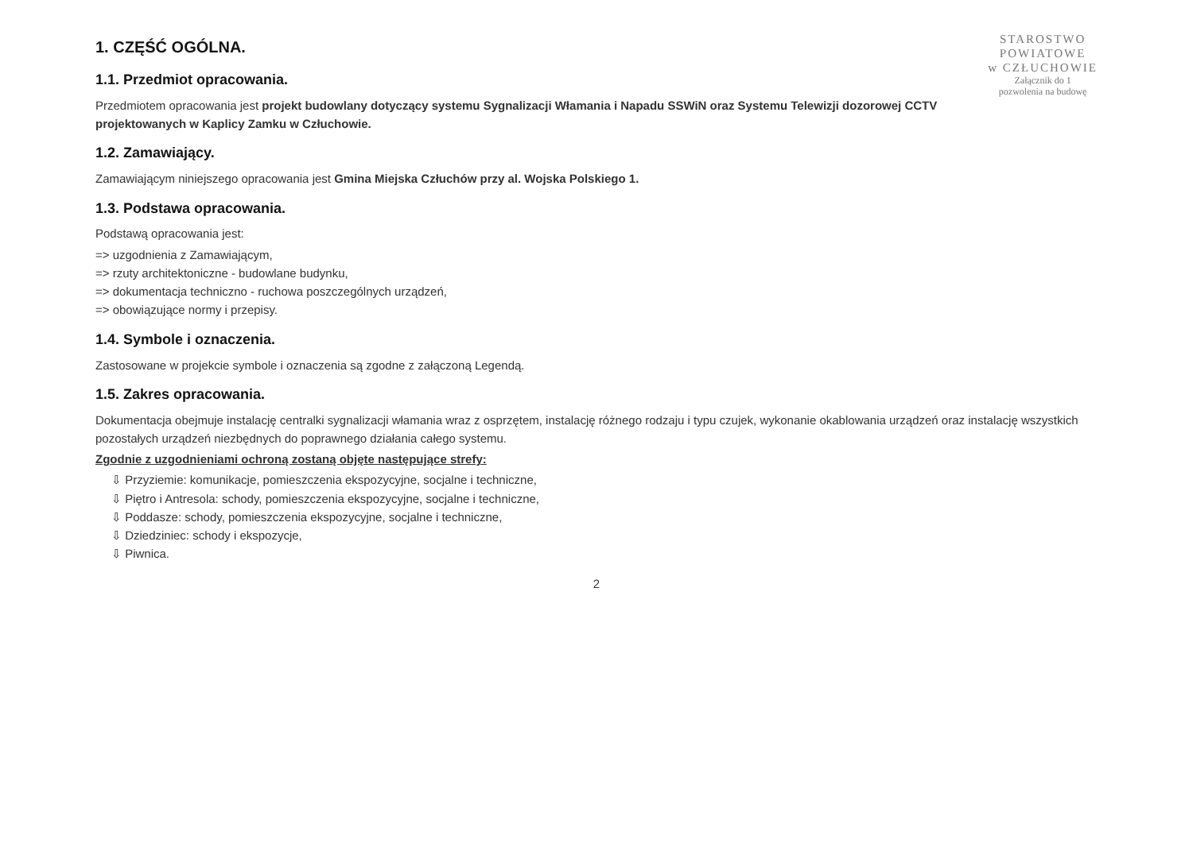STAROSTWO
POWIATOWE
w CZŁUCHOWIE
Załącznik do 1
pozwolenia na budowę
1. CZĘŚĆ OGÓLNA.
1.1. Przedmiot opracowania.
Przedmiotem opracowania jest projekt budowlany dotyczący systemu Sygnalizacji Włamania i Napadu SSWiN oraz Systemu Telewizji dozorowej CCTV projektowanych w Kaplicy Zamku w Człuchowie.
1.2. Zamawiający.
Zamawiającym niniejszego opracowania jest Gmina Miejska Człuchów przy al. Wojska Polskiego 1.
1.3. Podstawa opracowania.
Podstawą opracowania jest:
=> uzgodnienia z Zamawiającym,
=> rzuty architektoniczne - budowlane budynku,
=> dokumentacja techniczno - ruchowa poszczególnych urządzeń,
=> obowiązujące normy i przepisy.
1.4. Symbole i oznaczenia.
Zastosowane w projekcie symbole i oznaczenia są zgodne z załączoną Legendą.
1.5. Zakres opracowania.
Dokumentacja obejmuje instalację centralki sygnalizacji włamania wraz z osprzętem, instalację różnego rodzaju i typu czujek, wykonanie okablowania urządzeń oraz instalację wszystkich pozostałych urządzeń niezbędnych do poprawnego działania całego systemu.
Zgodnie z uzgodnieniami ochroną zostaną objęte następujące strefy:
⇩ Przyziemie: komunikacje, pomieszczenia ekspozycyjne, socjalne i techniczne,
⇩ Piętro i Antresola: schody, pomieszczenia ekspozycyjne, socjalne i techniczne,
⇩ Poddasze: schody, pomieszczenia ekspozycyjne, socjalne i techniczne,
⇩ Dziedziniec: schody i ekspozycje,
⇩ Piwnica.
2